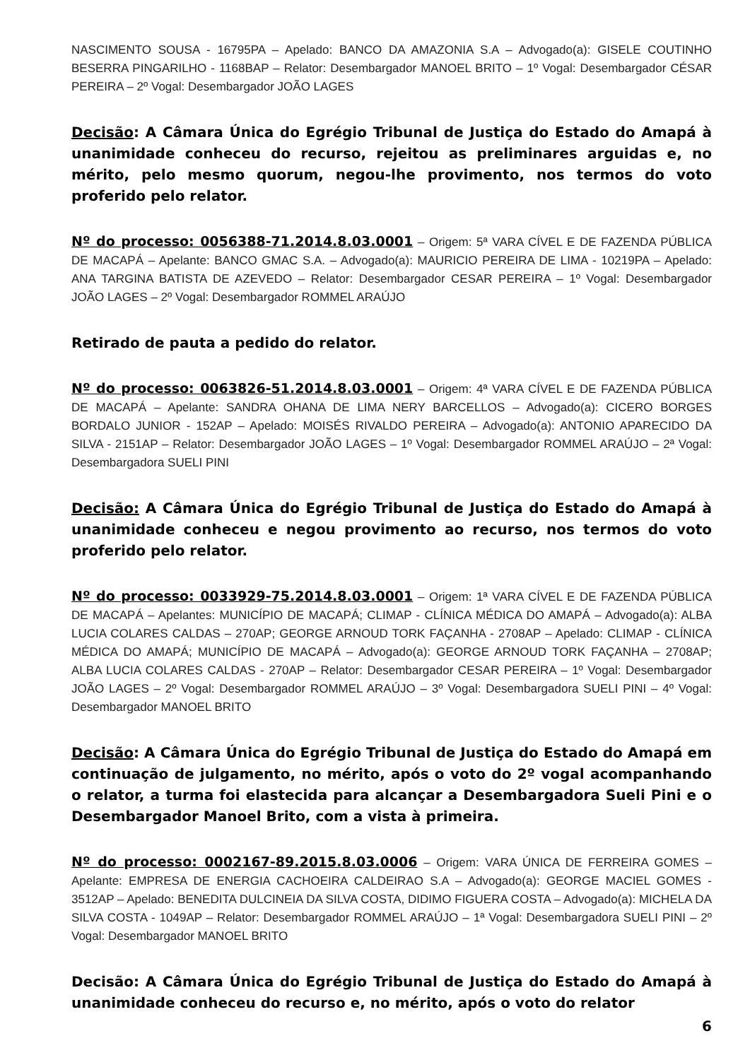NASCIMENTO SOUSA - 16795PA – Apelado: BANCO DA AMAZONIA S.A – Advogado(a): GISELE COUTINHO BESERRA PINGARILHO - 1168BAP – Relator: Desembargador MANOEL BRITO – 1º Vogal: Desembargador CÉSAR PEREIRA – 2º Vogal: Desembargador JOÃO LAGES
Decisão: A Câmara Única do Egrégio Tribunal de Justiça do Estado do Amapá à unanimidade conheceu do recurso, rejeitou as preliminares arguidas e, no mérito, pelo mesmo quorum, negou-lhe provimento, nos termos do voto proferido pelo relator.
Nº do processo: 0056388-71.2014.8.03.0001 – Origem: 5ª VARA CÍVEL E DE FAZENDA PÚBLICA DE MACAPÁ – Apelante: BANCO GMAC S.A. – Advogado(a): MAURICIO PEREIRA DE LIMA - 10219PA – Apelado: ANA TARGINA BATISTA DE AZEVEDO – Relator: Desembargador CESAR PEREIRA – 1º Vogal: Desembargador JOÃO LAGES – 2º Vogal: Desembargador ROMMEL ARAÚJO
Retirado de pauta a pedido do relator.
Nº do processo: 0063826-51.2014.8.03.0001 – Origem: 4ª VARA CÍVEL E DE FAZENDA PÚBLICA DE MACAPÁ – Apelante: SANDRA OHANA DE LIMA NERY BARCELLOS – Advogado(a): CICERO BORGES BORDALO JUNIOR - 152AP – Apelado: MOISÉS RIVALDO PEREIRA – Advogado(a): ANTONIO APARECIDO DA SILVA - 2151AP – Relator: Desembargador JOÃO LAGES – 1º Vogal: Desembargador ROMMEL ARAÚJO – 2ª Vogal: Desembargadora SUELI PINI
Decisão: A Câmara Única do Egrégio Tribunal de Justiça do Estado do Amapá à unanimidade conheceu e negou provimento ao recurso, nos termos do voto proferido pelo relator.
Nº do processo: 0033929-75.2014.8.03.0001 – Origem: 1ª VARA CÍVEL E DE FAZENDA PÚBLICA DE MACAPÁ – Apelantes: MUNICÍPIO DE MACAPÁ; CLIMAP - CLÍNICA MÉDICA DO AMAPÁ – Advogado(a): ALBA LUCIA COLARES CALDAS – 270AP; GEORGE ARNOUD TORK FAÇANHA - 2708AP – Apelado: CLIMAP - CLÍNICA MÉDICA DO AMAPÁ; MUNICÍPIO DE MACAPÁ – Advogado(a): GEORGE ARNOUD TORK FAÇANHA – 2708AP; ALBA LUCIA COLARES CALDAS - 270AP – Relator: Desembargador CESAR PEREIRA – 1º Vogal: Desembargador JOÃO LAGES – 2º Vogal: Desembargador ROMMEL ARAÚJO – 3º Vogal: Desembargadora SUELI PINI – 4º Vogal: Desembargador MANOEL BRITO
Decisão: A Câmara Única do Egrégio Tribunal de Justiça do Estado do Amapá em continuação de julgamento, no mérito, após o voto do 2º vogal acompanhando o relator, a turma foi elastecida para alcançar a Desembargadora Sueli Pini e o Desembargador Manoel Brito, com a vista à primeira.
Nº do processo: 0002167-89.2015.8.03.0006 – Origem: VARA ÚNICA DE FERREIRA GOMES – Apelante: EMPRESA DE ENERGIA CACHOEIRA CALDEIRAO S.A – Advogado(a): GEORGE MACIEL GOMES - 3512AP – Apelado: BENEDITA DULCINEIA DA SILVA COSTA, DIDIMO FIGUERA COSTA – Advogado(a): MICHELA DA SILVA COSTA - 1049AP – Relator: Desembargador ROMMEL ARAÚJO – 1ª Vogal: Desembargadora SUELI PINI – 2º Vogal: Desembargador MANOEL BRITO
Decisão: A Câmara Única do Egrégio Tribunal de Justiça do Estado do Amapá à unanimidade conheceu do recurso e, no mérito, após o voto do relator
6